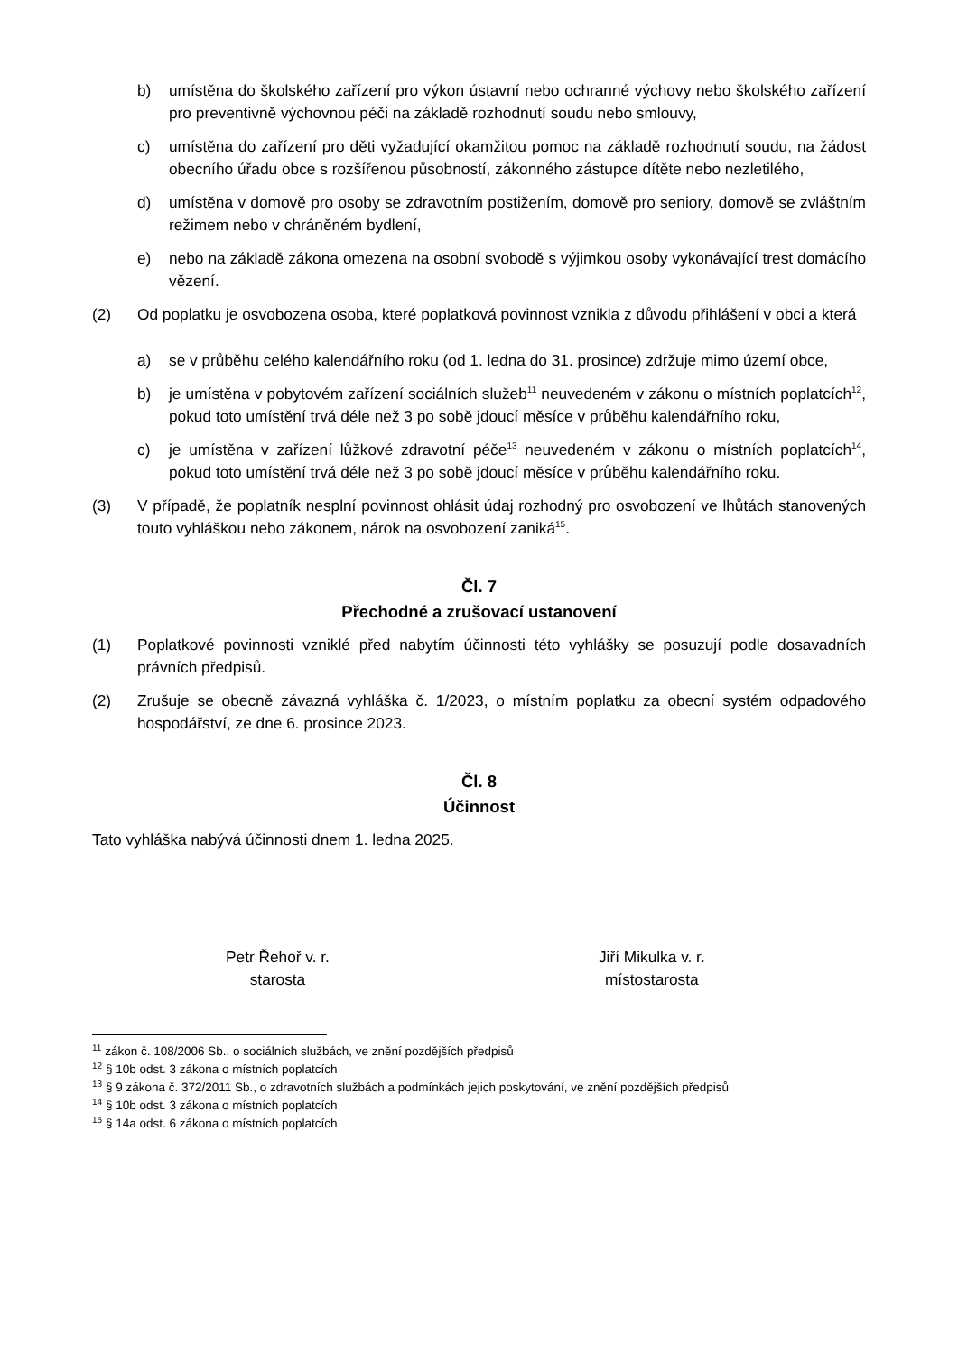b) umístěna do školského zařízení pro výkon ústavní nebo ochranné výchovy nebo školského zařízení pro preventivně výchovnou péči na základě rozhodnutí soudu nebo smlouvy,
c) umístěna do zařízení pro děti vyžadující okamžitou pomoc na základě rozhodnutí soudu, na žádost obecního úřadu obce s rozšířenou působností, zákonného zástupce dítěte nebo nezletilého,
d) umístěna v domově pro osoby se zdravotním postižením, domově pro seniory, domově se zvláštním režimem nebo v chráněném bydlení,
e) nebo na základě zákona omezena na osobní svobodě s výjimkou osoby vykonávající trest domácího vězení.
(2) Od poplatku je osvobozena osoba, které poplatková povinnost vznikla z důvodu přihlášení v obci a která
a) se v průběhu celého kalendářního roku (od 1. ledna do 31. prosince) zdržuje mimo území obce,
b) je umístěna v pobytovém zařízení sociálních služeb<sup>11</sup> neuvedeném v zákonu o místních poplatcích<sup>12</sup>, pokud toto umístění trvá déle než 3 po sobě jdoucí měsíce v průběhu kalendářního roku,
c) je umístěna v zařízení lůžkové zdravotní péče<sup>13</sup> neuvedeném v zákonu o místních poplatcích<sup>14</sup>, pokud toto umístění trvá déle než 3 po sobě jdoucí měsíce v průběhu kalendářního roku.
(3) V případě, že poplatník nesplní povinnost ohlásit údaj rozhodný pro osvobození ve lhůtách stanovených touto vyhláškou nebo zákonem, nárok na osvobození zaniká<sup>15</sup>.
Čl. 7
Přechodné a zrušovací ustanovení
(1) Poplatkové povinnosti vzniklé před nabytím účinnosti této vyhlášky se posuzují podle dosavadních právních předpisů.
(2) Zrušuje se obecně závazná vyhláška č. 1/2023, o místním poplatku za obecní systém odpadového hospodářství, ze dne 6. prosince 2023.
Čl. 8
Účinnost
Tato vyhláška nabývá účinnosti dnem 1. ledna 2025.
Petr Řehoř v. r.
starosta
Jiří Mikulka v. r.
místostarosta
<sup>11</sup> zákon č. 108/2006 Sb., o sociálních službách, ve znění pozdějších předpisů
<sup>12</sup> § 10b odst. 3 zákona o místních poplatcích
<sup>13</sup> § 9 zákona č. 372/2011 Sb., o zdravotních službách a podmínkách jejich poskytování, ve znění pozdějších předpisů
<sup>14</sup> § 10b odst. 3 zákona o místních poplatcích
<sup>15</sup> § 14a odst. 6 zákona o místních poplatcích